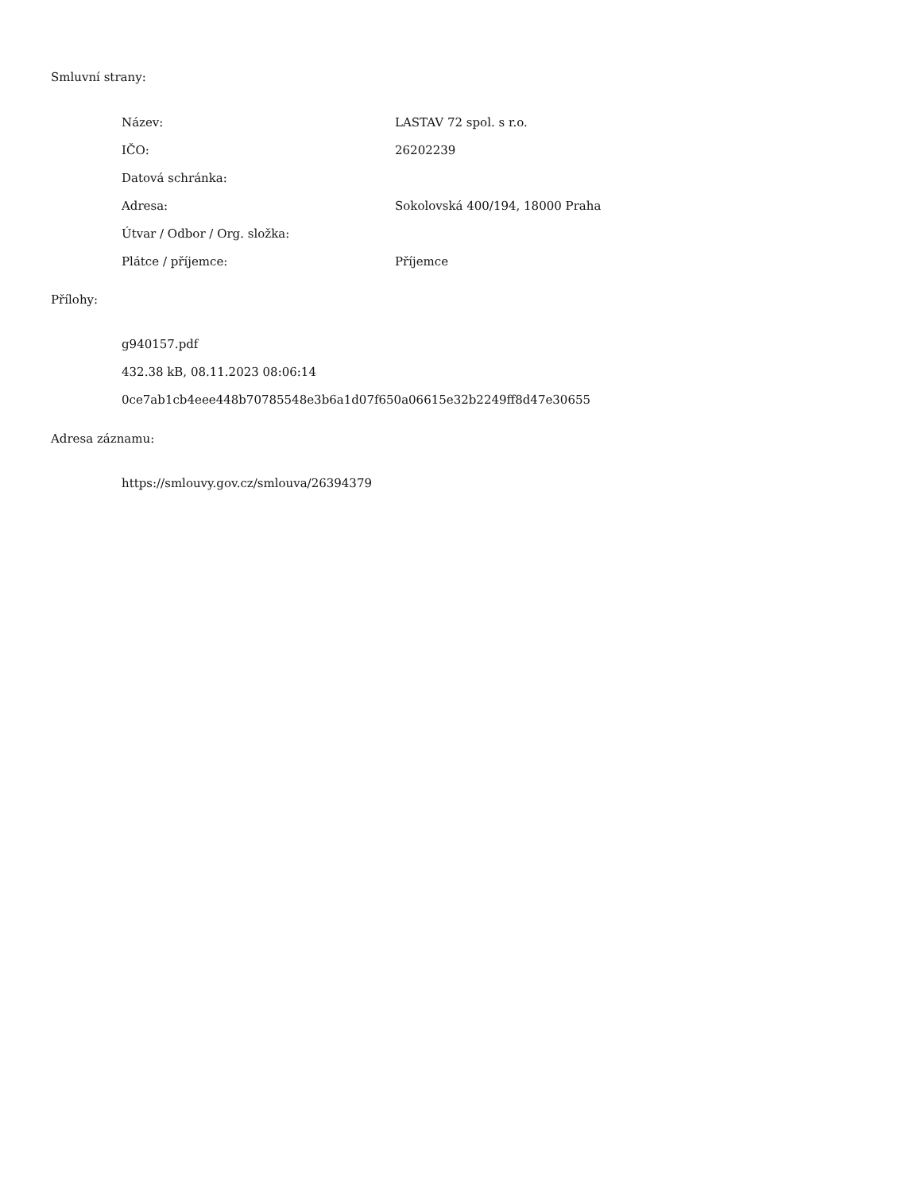Smluvní strany:
| Název: | LASTAV 72 spol. s r.o. |
| IČO: | 26202239 |
| Datová schránka: | |
| Adresa: | Sokolovská 400/194, 18000 Praha |
| Útvar / Odbor / Org. složka: | |
| Plátce / příjemce: | Příjemce |
Přílohy:
g940157.pdf
432.38 kB, 08.11.2023 08:06:14
0ce7ab1cb4eee448b70785548e3b6a1d07f650a06615e32b2249ff8d47e30655
Adresa záznamu:
https://smlouvy.gov.cz/smlouva/26394379